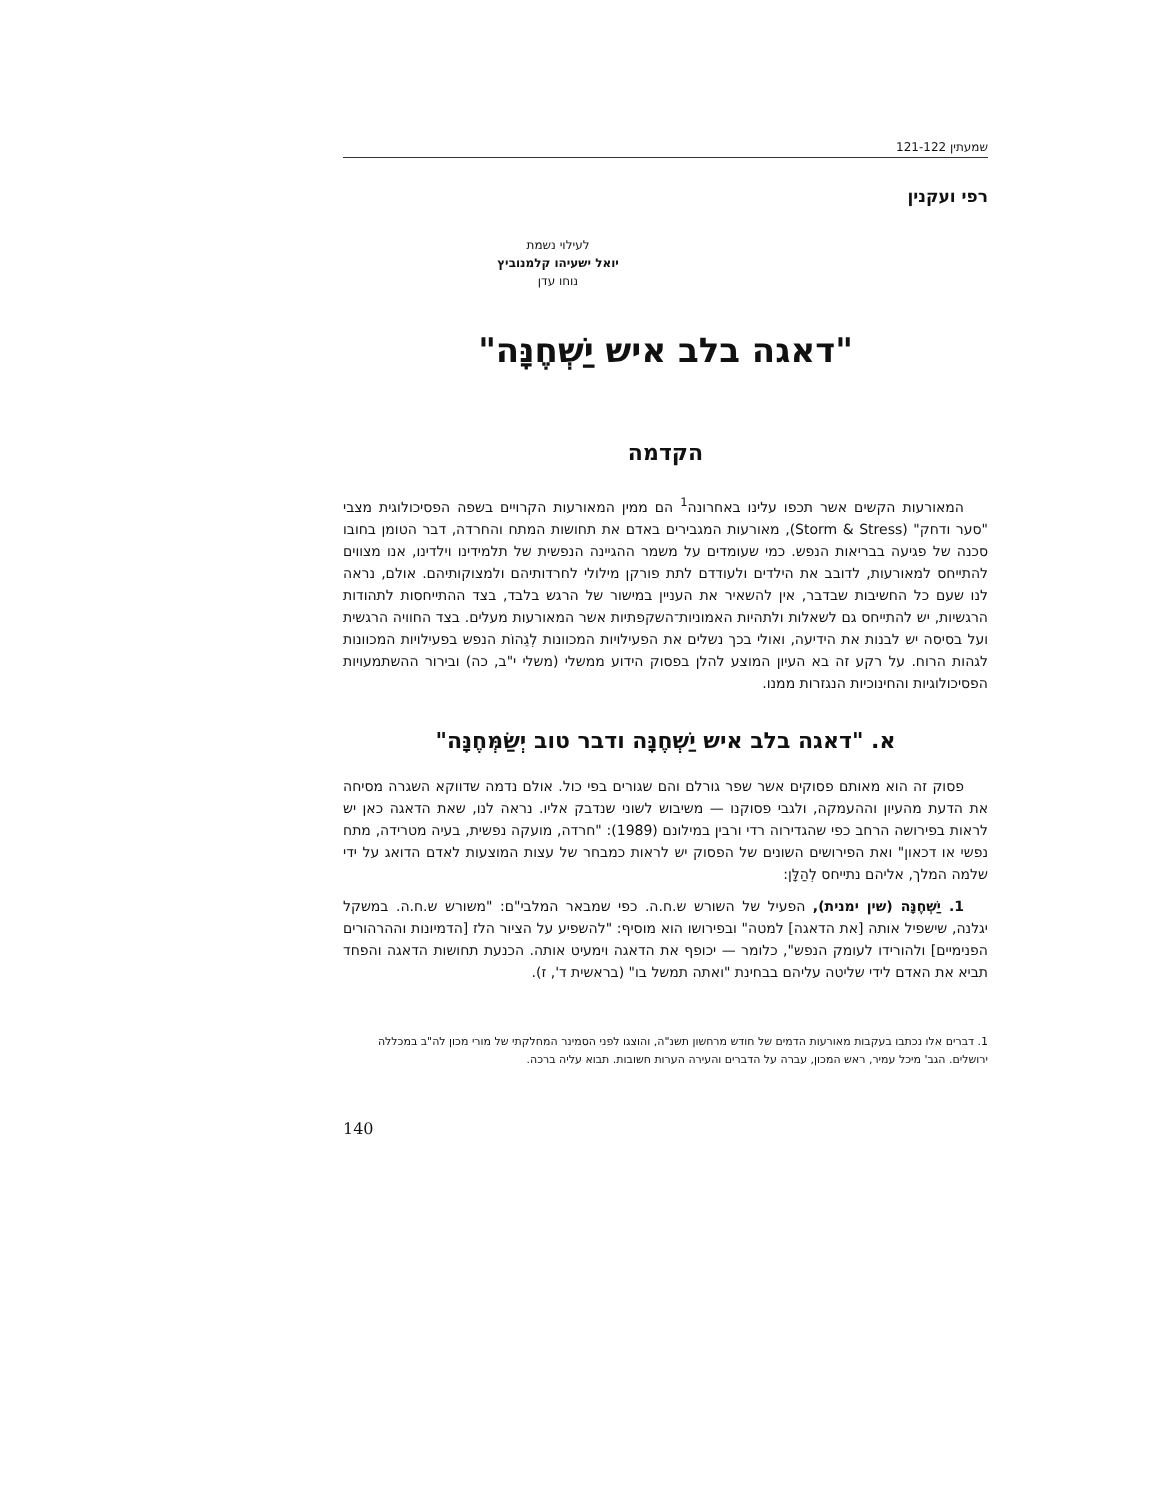שמעתין 121-122
רפי ועקנין
לעילוי נשמת
יואל ישעיהו קלמנוביץ
נוחו עדן
"דאגה בלב איש יַשְׁחֶנָּה"
הקדמה
המאורעות הקשים אשר תכפו עלינו באחרונה<sup>1</sup> הם ממין המאורעות הקרויים בשפה הפסיכולוגית מצבי "סער ודחק" (Storm & Stress), מאורעות המגבירים באדם את תחושות המתח והחרדה, דבר הטומן בחובו סכנה של פגיעה בבריאות הנפש. כמי שעומדים על משמר ההגיינה הנפשית של תלמידינו וילדינו, אנו מצווים להתייחס למאורעות, לדובב את הילדים ולעודדם לתת פורקן מילולי לחרדותיהם ולמצוקותיהם. אולם, נראה לנו שעם כל החשיבות שבדבר, אין להשאיר את העניין במישור של הרגש בלבד, בצד ההתייחסות לתהודות הרגשיות, יש להתייחס גם לשאלות ולתהיות האמוניות־השקפתיות אשר המאורעות מעלים. בצד החוויה הרגשית ועל בסיסה יש לבנות את הידיעה, ואולי בכך נשלים את הפעילויות המכוונות לְגֵהוֹת הנפש בפעילויות המכוונות לגהות הרוח. על רקע זה בא העיון המוצע להלן בפסוק הידוע ממשלי (משלי י"ב, כה) ובירור ההשתמעויות הפסיכולוגיות והחינוכיות הנגזרות ממנו.
א. "דאגה בלב איש יַשְׁחֶנָּה ודבר טוב יְשַׂמְּחֶנָּה"
פסוק זה הוא מאותם פסוקים אשר שפר גורלם והם שגורים בפי כול. אולם נדמה שדווקא השגרה מסיחה את הדעת מהעיון וההעמקה, ולגבי פסוקנו — משיבוש לשוני שנדבק אליו. נראה לנו, שאת הדאגה כאן יש לראות בפירושה הרחב כפי שהגדירוה רדי ורבין במילונם (1989): "חרדה, מועקה נפשית, בעיה מטרידה, מתח נפשי או דכאון" ואת הפירושים השונים של הפסוק יש לראות כמבחר של עצות המוצעות לאדם הדואג על ידי שלמה המלך, אליהם נתייחס לְהַלָּן:
1. יַשְׁחֶנָּה (שין ימנית), הפעיל של השורש ש.ח.ה. כפי שמבאר המלבי"ם: "משורש ש.ח.ה. במשקל יגלנה, שישפיל אותה [את הדאגה] למטה" ובפירושו הוא מוסיף: "להשפיע על הציור הלז [הדמיונות וההרהורים הפנימיים] ולהורידו לעומק הנפש", כלומר — יכופף את הדאגה וימעיט אותה. הכנעת תחושות הדאגה והפחד תביא את האדם לידי שליטה עליהם בבחינת "ואתה תמשל בו" (בראשית ד', ז).
1. דברים אלו נכתבו בעקבות מאורעות הדמים של חודש מרחשון תשנ"ה, והוצגו לפני הסמינר המחלקתי של מורי מכון לה"ב במכללה ירושלים. הגב' מיכל עמיר, ראש המכון, עברה על הדברים והעירה הערות חשובות. תבוא עליה ברכה.
140